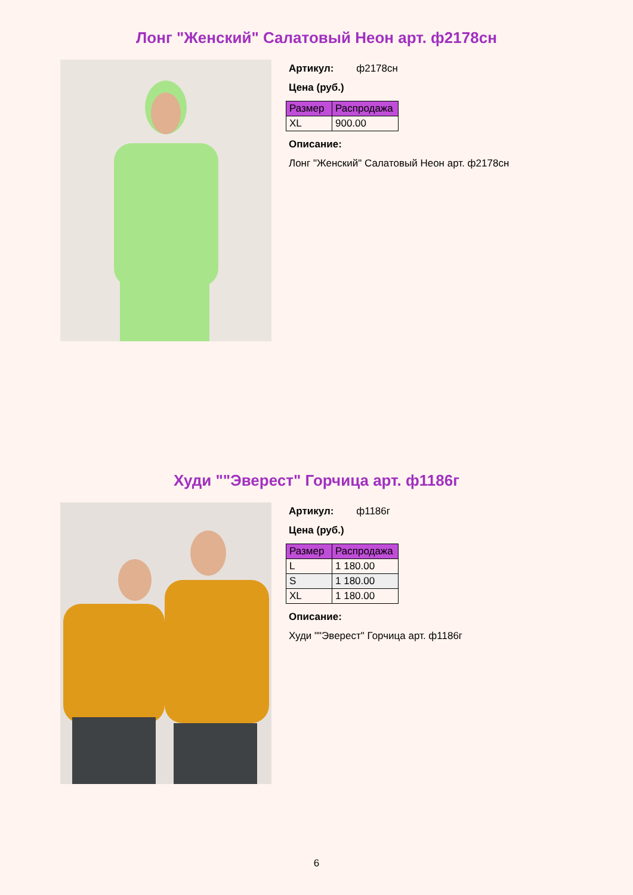Лонг "Женский" Салатовый Неон арт. ф2178сн
Артикул: ф2178сн
Цена (руб.)
| Размер | Распродажа |
| --- | --- |
| XL | 900.00 |
Описание:
Лонг "Женский" Салатовый Неон арт. ф2178сн
Худи ""Эверест" Горчица арт. ф1186г
Артикул: ф1186г
Цена (руб.)
| Размер | Распродажа |
| --- | --- |
| L | 1 180.00 |
| S | 1 180.00 |
| XL | 1 180.00 |
Описание:
Худи ""Эверест" Горчица арт. ф1186г
6